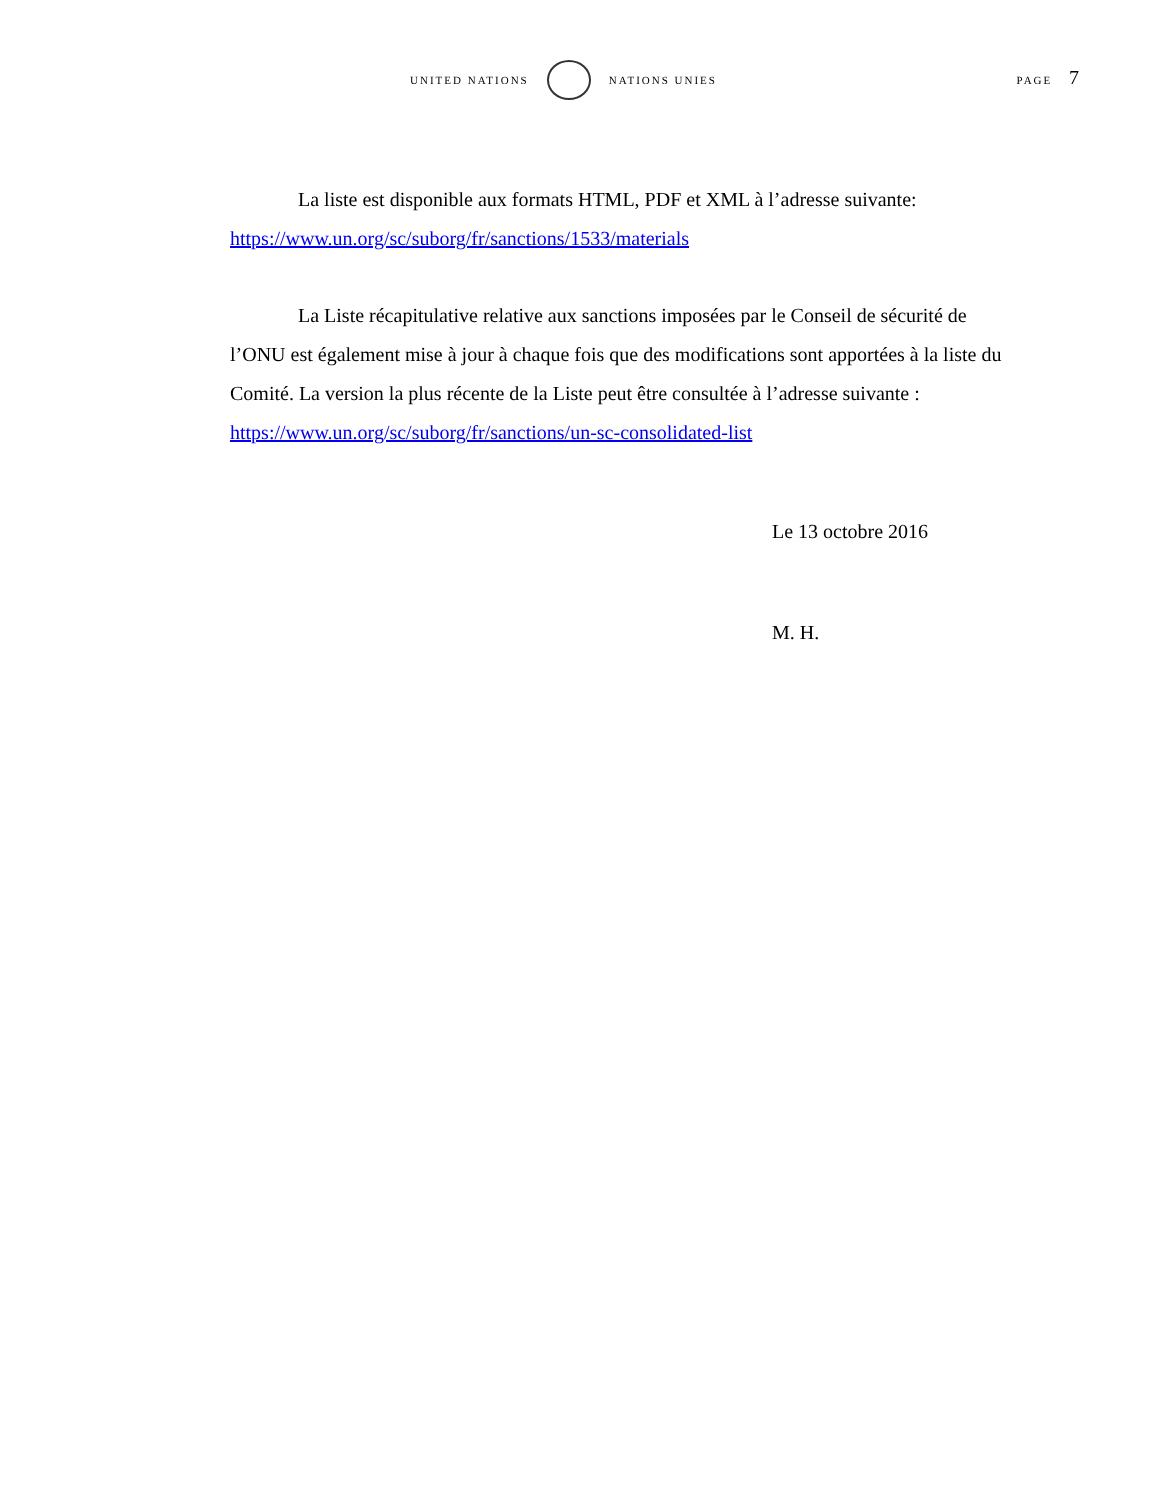UNITED NATIONS NATIONS UNIES PAGE 7
La liste est disponible aux formats HTML, PDF et XML à l’adresse suivante: https://www.un.org/sc/suborg/fr/sanctions/1533/materials
La Liste récapitulative relative aux sanctions imposées par le Conseil de sécurité de l’ONU est également mise à jour à chaque fois que des modifications sont apportées à la liste du Comité. La version la plus récente de la Liste peut être consultée à l’adresse suivante : https://www.un.org/sc/suborg/fr/sanctions/un-sc-consolidated-list
Le 13 octobre 2016
M. H.